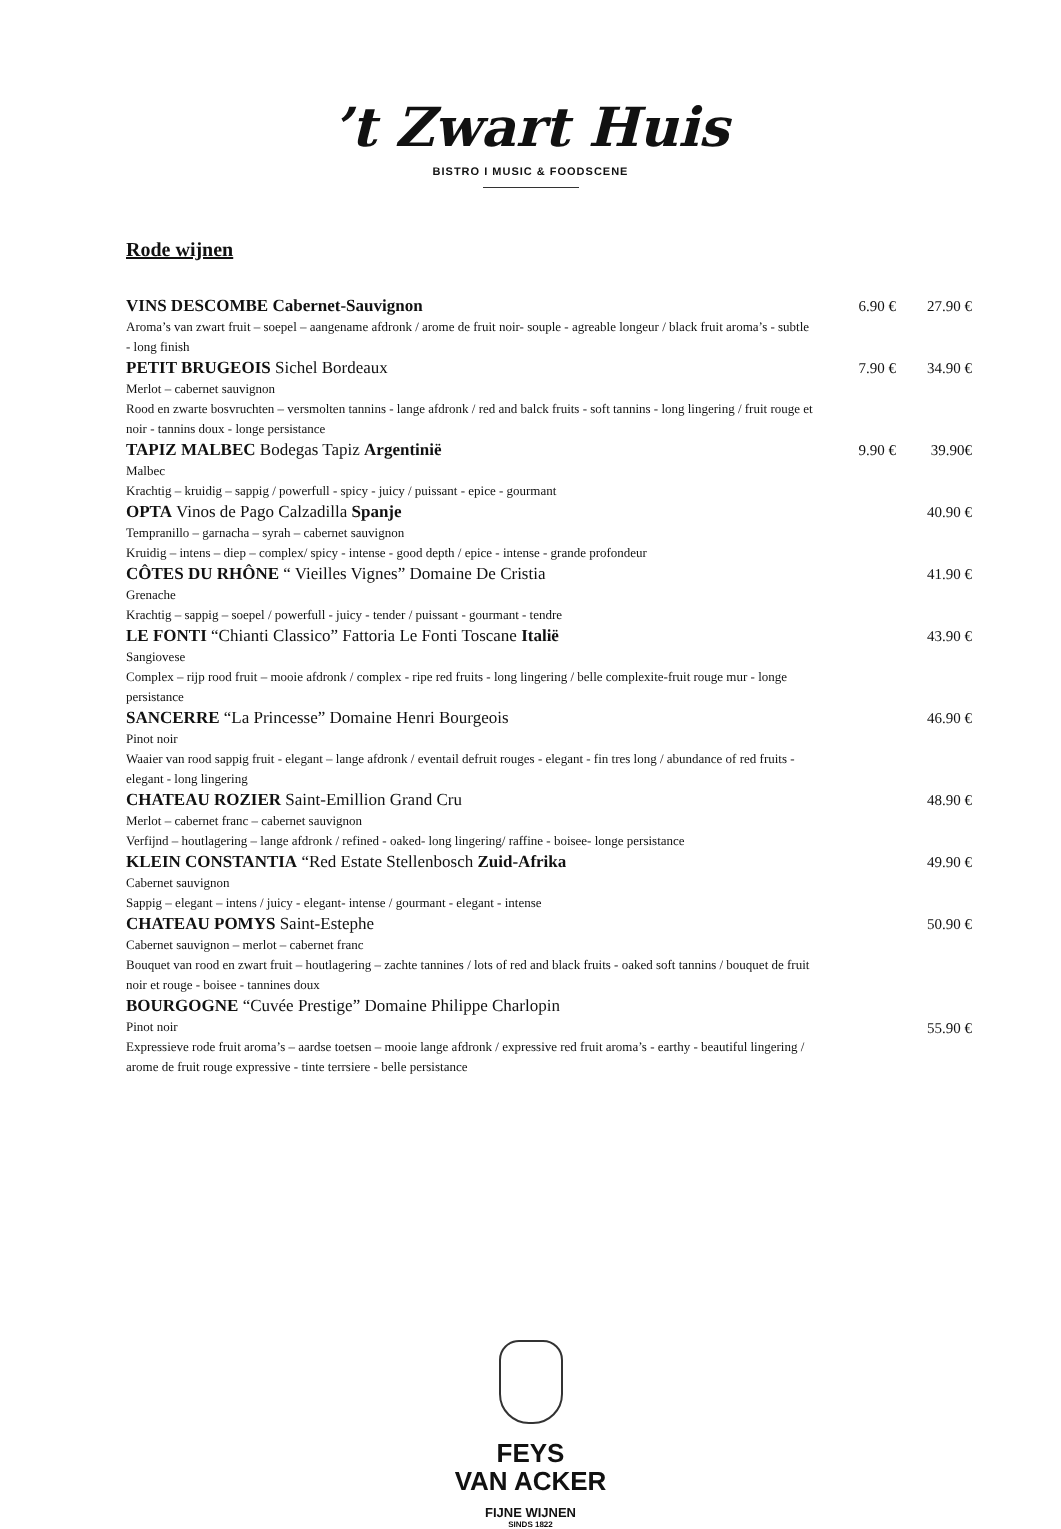’t Zwart Huis
BISTRO I MUSIC & FOODSCENE
Rode wijnen
VINS DESCOMBE Cabernet-Sauvignon
Aroma’s van zwart fruit – soepel – aangename afdronk / arome de fruit noir- souple - agreable longeur / black fruit aroma’s - subtle - long finish
6.90 € 27.90 €
PETIT BRUGEOIS Sichel Bordeaux
Merlot – cabernet sauvignon
Rood en zwarte bosvruchten – versmolten tannins - lange afdronk / red and balck fruits - soft tannins - long lingering / fruit rouge et noir - tannins doux - longe persistance
7.90 € 34.90 €
TAPIZ MALBEC Bodegas Tapiz Argentinië
Malbec
Krachtig – kruidig – sappig / powerfull - spicy - juicy / puissant - epice - gourmant
9.90 € 39.90€
OPTA Vinos de Pago Calzadilla Spanje
Tempranillo – garnacha – syrah – cabernet sauvignon
Kruidig – intens – diep – complex/ spicy - intense - good depth / epice - intense - grande profondeur
40.90 €
CÔTES DU RHÔNE “ Vieilles Vignes” Domaine De Cristia
Grenache
Krachtig – sappig – soepel / powerfull - juicy - tender / puissant - gourmant - tendre
41.90 €
LE FONTI “Chianti Classico” Fattoria Le Fonti Toscane Italië
Sangiovese
Complex – rijp rood fruit – mooie afdronk / complex - ripe red fruits - long lingering / belle complexite-fruit rouge mur - longe persistance
43.90 €
SANCERRE “La Princesse” Domaine Henri Bourgeois
Pinot noir
Waaier van rood sappig fruit - elegant – lange afdronk / eventail defruit rouges - elegant - fin tres long / abundance of red fruits - elegant - long lingering
46.90 €
CHATEAU ROZIER Saint-Emillion Grand Cru
Merlot – cabernet franc – cabernet sauvignon
Verfijnd – houtlagering – lange afdronk / refined - oaked- long lingering/ raffine - boisee- longe persistance
48.90 €
KLEIN CONSTANTIA “Red Estate Stellenbosch Zuid-Afrika
Cabernet sauvignon
Sappig – elegant – intens / juicy - elegant- intense / gourmant - elegant - intense
49.90 €
CHATEAU POMYS Saint-Estephe
Cabernet sauvignon – merlot – cabernet franc
Bouquet van rood en zwart fruit – houtlagering – zachte tannines / lots of red and black fruits - oaked soft tannins / bouquet de fruit noir et rouge - boisee - tannines doux
50.90 €
BOURGOGNE “Cuvée Prestige” Domaine Philippe Charlopin
Pinot noir
Expressieve rode fruit aroma’s – aardse toetsen – mooie lange afdronk / expressive red fruit aroma’s - earthy - beautiful lingering / arome de fruit rouge expressive - tinte terrsiere - belle persistance
55.90 €
FEYS
VAN ACKER
FIJNE WIJNEN
SINDS 1822